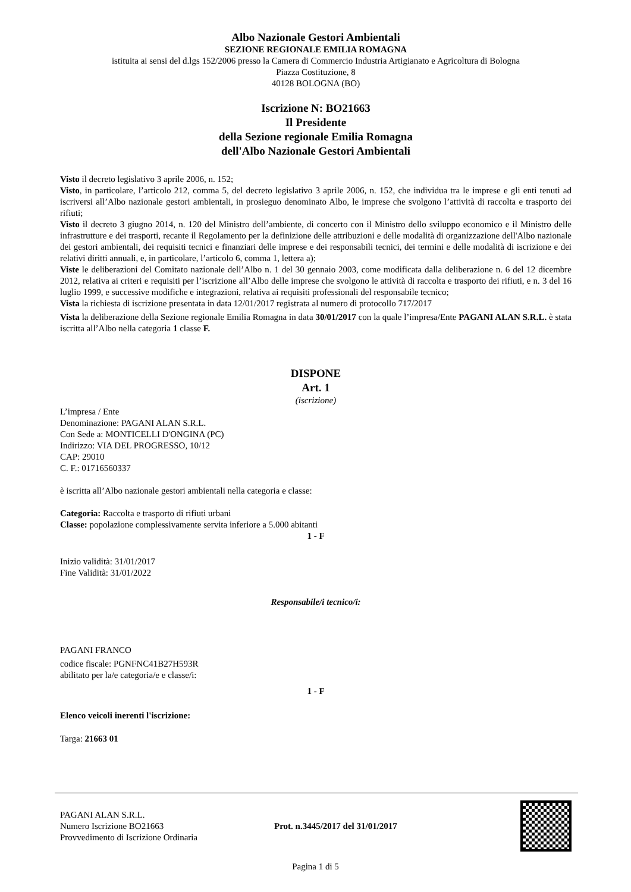Albo Nazionale Gestori Ambientali
SEZIONE REGIONALE EMILIA ROMAGNA
istituita ai sensi del d.lgs 152/2006 presso la Camera di Commercio Industria Artigianato e Agricoltura di Bologna
Piazza Costituzione, 8
40128 BOLOGNA (BO)
Iscrizione N: BO21663
Il Presidente
della Sezione regionale Emilia Romagna
dell'Albo Nazionale Gestori Ambientali
Visto il decreto legislativo 3 aprile 2006, n. 152;
Visto, in particolare, l’articolo 212, comma 5, del decreto legislativo 3 aprile 2006, n. 152, che individua tra le imprese e gli enti tenuti ad iscriversi all’Albo nazionale gestori ambientali, in prosieguo denominato Albo, le imprese che svolgono l’attività di raccolta e trasporto dei rifiuti;
Visto il decreto 3 giugno 2014, n. 120 del Ministro dell’ambiente, di concerto con il Ministro dello sviluppo economico e il Ministro delle infrastrutture e dei trasporti, recante il Regolamento per la definizione delle attribuzioni e delle modalità di organizzazione dell'Albo nazionale dei gestori ambientali, dei requisiti tecnici e finanziari delle imprese e dei responsabili tecnici, dei termini e delle modalità di iscrizione e dei relativi diritti annuali, e, in particolare, l’articolo 6, comma 1, lettera a);
Viste le deliberazioni del Comitato nazionale dell’Albo n. 1 del 30 gennaio 2003, come modificata dalla deliberazione n. 6 del 12 dicembre 2012, relativa ai criteri e requisiti per l’iscrizione all’Albo delle imprese che svolgono le attività di raccolta e trasporto dei rifiuti, e n. 3 del 16 luglio 1999, e successive modifiche e integrazioni, relativa ai requisiti professionali del responsabile tecnico;
Vista la richiesta di iscrizione presentata in data 12/01/2017 registrata al numero di protocollo 717/2017
Vista la deliberazione della Sezione regionale Emilia Romagna in data 30/01/2017 con la quale l’impresa/Ente PAGANI ALAN S.R.L. è stata iscritta all’Albo nella categoria 1 classe F.
DISPONE
Art. 1
(iscrizione)
L’impresa / Ente
Denominazione: PAGANI ALAN S.R.L.
Con Sede a: MONTICELLI D'ONGINA (PC)
Indirizzo: VIA DEL PROGRESSO, 10/12
CAP: 29010
C. F.: 01716560337
è iscritta all’Albo nazionale gestori ambientali nella categoria e classe:
Categoria: Raccolta e trasporto di rifiuti urbani
Classe: popolazione complessivamente servita inferiore a 5.000 abitanti
1 - F
Inizio validità: 31/01/2017
Fine Validità: 31/01/2022
Responsabile/i tecnico/i:
PAGANI FRANCO
codice fiscale: PGNFNC41B27H593R
abilitato per la/e categoria/e e classe/i:
1 - F
Elenco veicoli inerenti l'iscrizione:
Targa: 21663 01
PAGANI ALAN S.R.L.
Numero Iscrizione BO21663
Provvedimento di Iscrizione Ordinaria
Prot. n.3445/2017 del 31/01/2017
Pagina 1 di 5